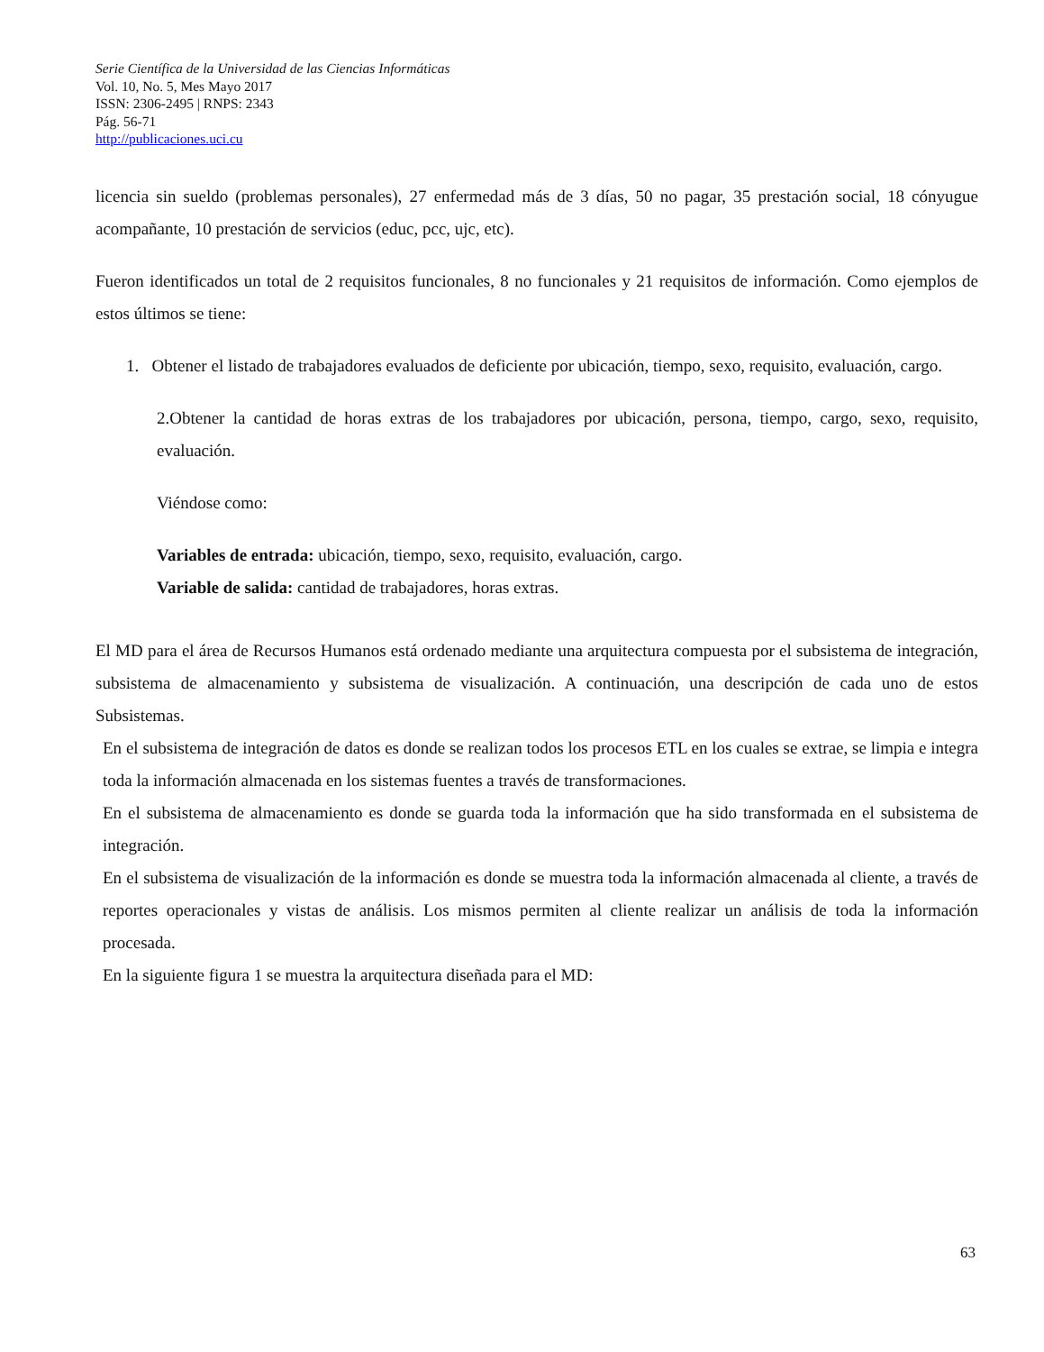Serie Científica de la Universidad de las Ciencias Informáticas
Vol. 10, No. 5, Mes Mayo 2017
ISSN: 2306-2495 | RNPS: 2343
Pág. 56-71
http://publicaciones.uci.cu
licencia sin sueldo (problemas personales), 27 enfermedad más de 3 días, 50 no pagar, 35 prestación social, 18 cónyugue acompañante, 10 prestación de servicios (educ, pcc, ujc, etc).
Fueron identificados un total de 2 requisitos funcionales, 8 no funcionales y 21 requisitos de información. Como ejemplos de estos últimos se tiene:
1. Obtener el listado de trabajadores evaluados de deficiente por ubicación, tiempo, sexo, requisito, evaluación, cargo.
2.Obtener la cantidad de horas extras de los trabajadores por ubicación, persona, tiempo, cargo, sexo, requisito, evaluación.
Viéndose como:
Variables de entrada: ubicación, tiempo, sexo, requisito, evaluación, cargo.
Variable de salida: cantidad de trabajadores, horas extras.
El MD para el área de Recursos Humanos está ordenado mediante una arquitectura compuesta por el subsistema de integración, subsistema de almacenamiento y subsistema de visualización. A continuación, una descripción de cada uno de estos Subsistemas.
En el subsistema de integración de datos es donde se realizan todos los procesos ETL en los cuales se extrae, se limpia e integra toda la información almacenada en los sistemas fuentes a través de transformaciones.
En el subsistema de almacenamiento es donde se guarda toda la información que ha sido transformada en el subsistema de integración.
En el subsistema de visualización de la información es donde se muestra toda la información almacenada al cliente, a través de reportes operacionales y vistas de análisis. Los mismos permiten al cliente realizar un análisis de toda la información procesada.
En la siguiente figura 1 se muestra la arquitectura diseñada para el MD:
63